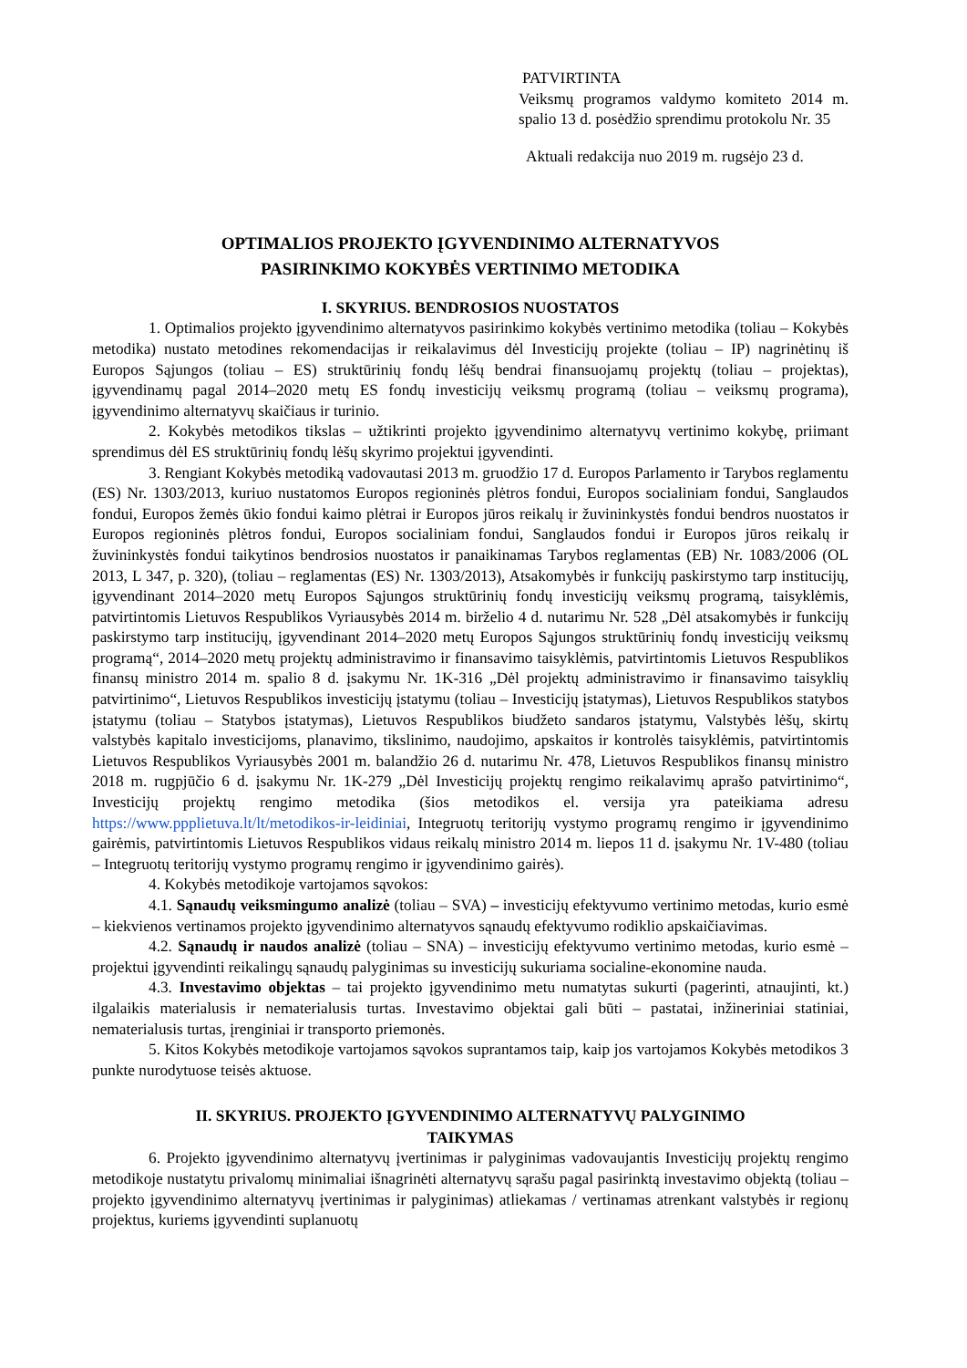PATVIRTINTA
Veiksmų programos valdymo komiteto 2014 m. spalio 13 d. posėdžio sprendimu protokolu Nr. 35
Aktuali redakcija nuo 2019 m. rugsėjo 23 d.
OPTIMALIOS PROJEKTO ĮGYVENDINIMO ALTERNATYVOS
PASIRINKIMO KOKYBĖS VERTINIMO METODIKA
I. SKYRIUS. BENDROSIOS NUOSTATOS
1. Optimalios projekto įgyvendinimo alternatyvos pasirinkimo kokybės vertinimo metodika (toliau – Kokybės metodika) nustato metodines rekomendacijas ir reikalavimus dėl Investicijų projekte (toliau – IP) nagrinėtinų iš Europos Sąjungos (toliau – ES) struktūrinių fondų lėšų bendrai finansuojamų projektų (toliau – projektas), įgyvendinamų pagal 2014–2020 metų ES fondų investicijų veiksmų programą (toliau – veiksmų programa), įgyvendinimo alternatyvų skaičiaus ir turinio.
2. Kokybės metodikos tikslas – užtikrinti projekto įgyvendinimo alternatyvų vertinimo kokybę, priimant sprendimus dėl ES struktūrinių fondų lėšų skyrimo projektui įgyvendinti.
3. Rengiant Kokybės metodiką vadovautasi 2013 m. gruodžio 17 d. Europos Parlamento ir Tarybos reglamentu (ES) Nr. 1303/2013, kuriuo nustatomos Europos regioninės plėtros fondui, Europos socialiniam fondui, Sanglaudos fondui, Europos žemės ūkio fondui kaimo plėtrai ir Europos jūros reikalų ir žuvininkystės fondui bendros nuostatos ir Europos regioninės plėtros fondui, Europos socialiniam fondui, Sanglaudos fondui ir Europos jūros reikalų ir žuvininkystės fondui taikytinos bendrosios nuostatos ir panaikinamas Tarybos reglamentas (EB) Nr. 1083/2006 (OL 2013, L 347, p. 320), (toliau – reglamentas (ES) Nr. 1303/2013), Atsakomybės ir funkcijų paskirstymo tarp institucijų, įgyvendinant 2014–2020 metų Europos Sąjungos struktūrinių fondų investicijų veiksmų programą, taisyklėmis, patvirtintomis Lietuvos Respublikos Vyriausybės 2014 m. birželio 4 d. nutarimu Nr. 528 „Dėl atsakomybės ir funkcijų paskirstymo tarp institucijų, įgyvendinant 2014–2020 metų Europos Sąjungos struktūrinių fondų investicijų veiksmų programą“, 2014–2020 metų projektų administravimo ir finansavimo taisyklėmis, patvirtintomis Lietuvos Respublikos finansų ministro 2014 m. spalio 8 d. įsakymu Nr. 1K-316 „Dėl projektų administravimo ir finansavimo taisyklių patvirtinimo“, Lietuvos Respublikos investicijų įstatymu (toliau – Investicijų įstatymas), Lietuvos Respublikos statybos įstatymu (toliau – Statybos įstatymas), Lietuvos Respublikos biudžeto sandaros įstatymu, Valstybės lėšų, skirtų valstybės kapitalo investicijoms, planavimo, tikslinimo, naudojimo, apskaitos ir kontrolės taisyklėmis, patvirtintomis Lietuvos Respublikos Vyriausybės 2001 m. balandžio 26 d. nutarimu Nr. 478, Lietuvos Respublikos finansų ministro 2018 m. rugpjūčio 6 d. įsakymu Nr. 1K-279 „Dėl Investicijų projektų rengimo reikalavimų aprašo patvirtinimo“, Investicijų projektų rengimo metodika (šios metodikos el. versija yra pateikiama adresu https://www.ppplietuva.lt/lt/metodikos-ir-leidiniai, Integruotų teritorijų vystymo programų rengimo ir įgyvendinimo gairėmis, patvirtintomis Lietuvos Respublikos vidaus reikalų ministro 2014 m. liepos 11 d. įsakymu Nr. 1V-480 (toliau – Integruotų teritorijų vystymo programų rengimo ir įgyvendinimo gairės).
4. Kokybės metodikoje vartojamos sąvokos:
4.1. Sąnaudų veiksmingumo analizė (toliau – SVA) – investicijų efektyvumo vertinimo metodas, kurio esmė – kiekvienos vertinamos projekto įgyvendinimo alternatyvos sąnaudų efektyvumo rodiklio apskaičiavimas.
4.2. Sąnaudų ir naudos analizė (toliau – SNA) – investicijų efektyvumo vertinimo metodas, kurio esmė – projektui įgyvendinti reikalingų sąnaudų palyginimas su investicijų sukuriama socialine-ekonomine nauda.
4.3. Investavimo objektas – tai projekto įgyvendinimo metu numatytas sukurti (pagerinti, atnaujinti, kt.) ilgalaikis materialusis ir nematerialusis turtas. Investavimo objektai gali būti – pastatai, inžineriniai statiniai, nematerialusis turtas, įrenginiai ir transporto priemonės.
5. Kitos Kokybės metodikoje vartojamos sąvokos suprantamos taip, kaip jos vartojamos Kokybės metodikos 3 punkte nurodytuose teisės aktuose.
II. SKYRIUS. PROJEKTO ĮGYVENDINIMO ALTERNATYVŲ PALYGINIMO
TAIKYMAS
6. Projekto įgyvendinimo alternatyvų įvertinimas ir palyginimas vadovaujantis Investicijų projektų rengimo metodikoje nustatytu privalomų minimaliai išnagrinėti alternatyvų sąrašu pagal pasirinktą investavimo objektą (toliau – projekto įgyvendinimo alternatyvų įvertinimas ir palyginimas) atliekamas / vertinamas atrenkant valstybės ir regionų projektus, kuriems įgyvendinti suplanuotų